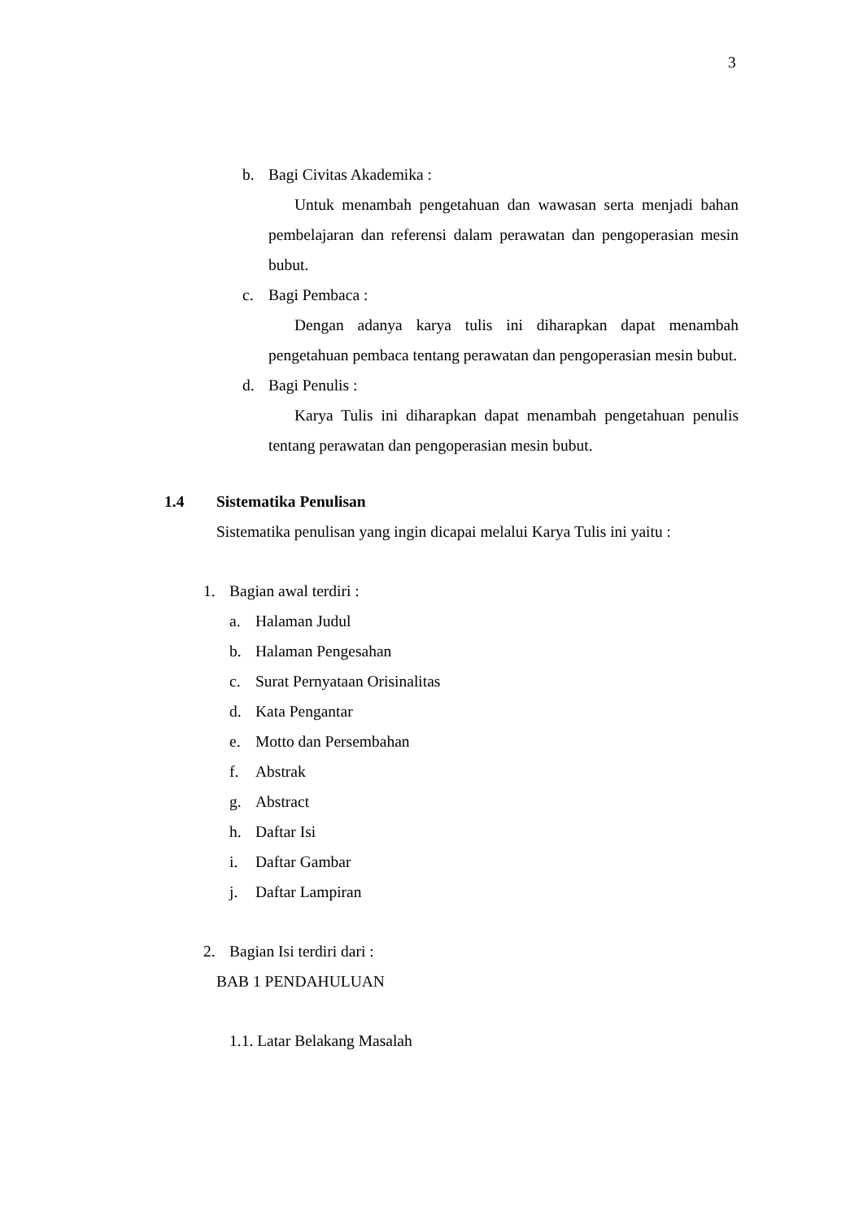3
b. Bagi Civitas Akademika :
Untuk menambah pengetahuan dan wawasan serta menjadi bahan pembelajaran dan referensi dalam perawatan dan pengoperasian mesin bubut.
c. Bagi Pembaca :
Dengan adanya karya tulis ini diharapkan dapat menambah pengetahuan pembaca tentang perawatan dan pengoperasian mesin bubut.
d. Bagi Penulis :
Karya Tulis ini diharapkan dapat menambah pengetahuan penulis tentang perawatan dan pengoperasian mesin bubut.
1.4 Sistematika Penulisan
Sistematika penulisan yang ingin dicapai melalui Karya Tulis ini yaitu :
1. Bagian awal terdiri :
a. Halaman Judul
b. Halaman Pengesahan
c. Surat Pernyataan Orisinalitas
d. Kata Pengantar
e. Motto dan Persembahan
f. Abstrak
g. Abstract
h. Daftar Isi
i. Daftar Gambar
j. Daftar Lampiran
2. Bagian Isi terdiri dari :
BAB 1 PENDAHULUAN
1.1. Latar Belakang Masalah